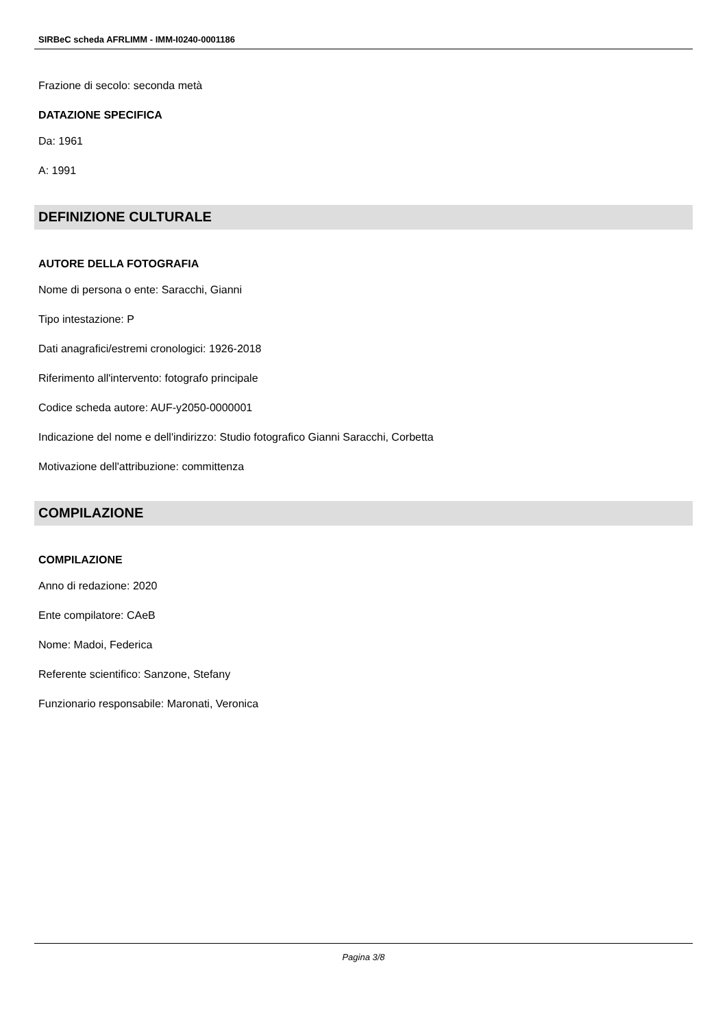SIRBeC scheda AFRLIMM - IMM-I0240-0001186
Frazione di secolo: seconda metà
DATAZIONE SPECIFICA
Da: 1961
A: 1991
DEFINIZIONE CULTURALE
AUTORE DELLA FOTOGRAFIA
Nome di persona o ente: Saracchi, Gianni
Tipo intestazione: P
Dati anagrafici/estremi cronologici: 1926-2018
Riferimento all'intervento: fotografo principale
Codice scheda autore: AUF-y2050-0000001
Indicazione del nome e dell'indirizzo: Studio fotografico Gianni Saracchi, Corbetta
Motivazione dell'attribuzione: committenza
COMPILAZIONE
COMPILAZIONE
Anno di redazione: 2020
Ente compilatore: CAeB
Nome: Madoi, Federica
Referente scientifico: Sanzone, Stefany
Funzionario responsabile: Maronati, Veronica
Pagina 3/8